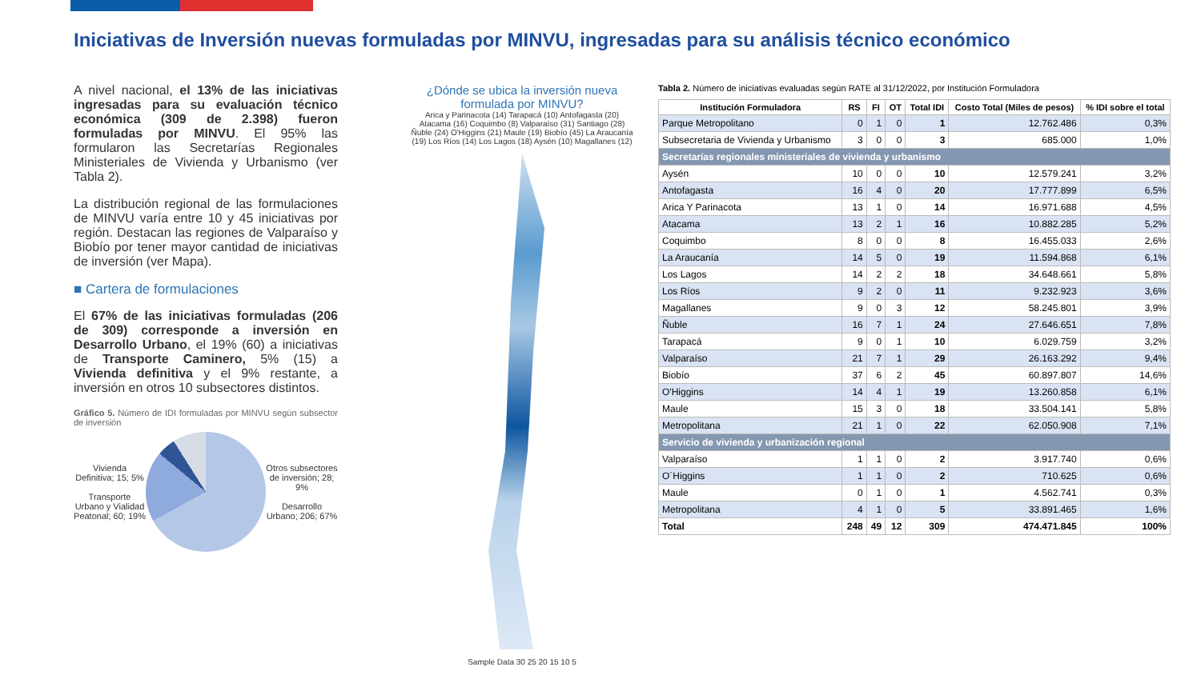Iniciativas de Inversión nuevas formuladas por MINVU, ingresadas para su análisis técnico económico
A nivel nacional, el 13% de las iniciativas ingresadas para su evaluación técnico económica (309 de 2.398) fueron formuladas por MINVU. El 95% las formularon las Secretarías Regionales Ministeriales de Vivienda y Urbanismo (ver Tabla 2).
La distribución regional de las formulaciones de MINVU varía entre 10 y 45 iniciativas por región. Destacan las regiones de Valparaíso y Biobío por tener mayor cantidad de iniciativas de inversión (ver Mapa).
■ Cartera de formulaciones
El 67% de las iniciativas formuladas (206 de 309) corresponde a inversión en Desarrollo Urbano, el 19% (60) a iniciativas de Transporte Caminero, 5% (15) a Vivienda definitiva y el 9% restante, a inversión en otros 10 subsectores distintos.
Gráfico 5. Número de IDI formuladas por MINVU según subsector de inversión
Vivienda Definitiva; 15; 5%
Transporte Urbano y Vialidad Peatonal; 60; 19%
Otros subsectores de inversión; 28; 9%
Desarrollo Urbano; 206; 67%
¿Dónde se ubica la inversión nueva formulada por MINVU?
Arica y Parinacota (14) Tarapacá (10) Antofagasta (20) Atacama (16) Coquimbo (8) Valparaíso (31) Santiago (28) Ñuble (24) O'Higgins (21) Maule (19) Biobío (45) La Araucanía (19) Los Ríos (14) Los Lagos (18) Aysén (10) Magallanes (12)
Sample Data 30 25 20 15 10 5
Tabla 2. Número de iniciativas evaluadas según RATE al 31/12/2022, por Institución Formuladora
| Institución Formuladora | RS | FI | OT | Total IDI | Costo Total (Miles de pesos) | % IDI sobre el total |
| --- | --- | --- | --- | --- | --- | --- |
| Parque Metropolitano | 0 | 1 | 0 | 1 | 12.762.486 | 0,3% |
| Subsecretaria de Vivienda y Urbanismo | 3 | 0 | 0 | 3 | 685.000 | 1,0% |
| Secretarías regionales ministeriales de vivienda y urbanismo | | | | | | |
| Aysén | 10 | 0 | 0 | 10 | 12.579.241 | 3,2% |
| Antofagasta | 16 | 4 | 0 | 20 | 17.777.899 | 6,5% |
| Arica Y Parinacota | 13 | 1 | 0 | 14 | 16.971.688 | 4,5% |
| Atacama | 13 | 2 | 1 | 16 | 10.882.285 | 5,2% |
| Coquimbo | 8 | 0 | 0 | 8 | 16.455.033 | 2,6% |
| La Araucanía | 14 | 5 | 0 | 19 | 11.594.868 | 6,1% |
| Los Lagos | 14 | 2 | 2 | 18 | 34.648.661 | 5,8% |
| Los Ríos | 9 | 2 | 0 | 11 | 9.232.923 | 3,6% |
| Magallanes | 9 | 0 | 3 | 12 | 58.245.801 | 3,9% |
| Ñuble | 16 | 7 | 1 | 24 | 27.646.651 | 7,8% |
| Tarapacá | 9 | 0 | 1 | 10 | 6.029.759 | 3,2% |
| Valparaíso | 21 | 7 | 1 | 29 | 26.163.292 | 9,4% |
| Biobío | 37 | 6 | 2 | 45 | 60.897.807 | 14,6% |
| O'Higgins | 14 | 4 | 1 | 19 | 13.260.858 | 6,1% |
| Maule | 15 | 3 | 0 | 18 | 33.504.141 | 5,8% |
| Metropolitana | 21 | 1 | 0 | 22 | 62.050.908 | 7,1% |
| Servicio de vivienda y urbanización regional | | | | | | |
| Valparaíso | 1 | 1 | 0 | 2 | 3.917.740 | 0,6% |
| O´Higgins | 1 | 1 | 0 | 2 | 710.625 | 0,6% |
| Maule | 0 | 1 | 0 | 1 | 4.562.741 | 0,3% |
| Metropolitana | 4 | 1 | 0 | 5 | 33.891.465 | 1,6% |
| Total | 248 | 49 | 12 | 309 | 474.471.845 | 100% |